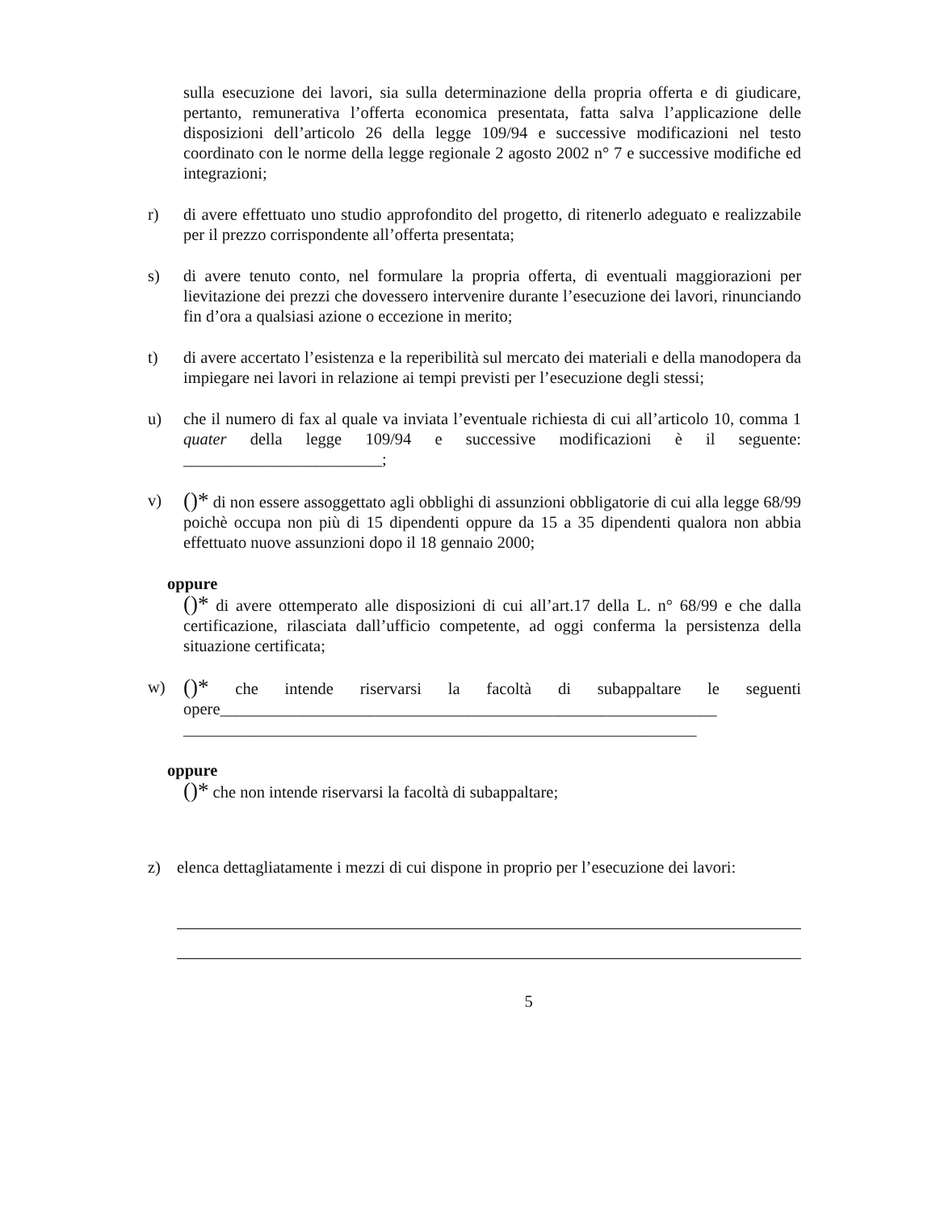sulla esecuzione dei lavori, sia sulla determinazione della propria offerta e di giudicare, pertanto, remunerativa l’offerta economica presentata, fatta salva l’applicazione delle disposizioni dell’articolo 26 della legge 109/94 e successive modificazioni nel testo coordinato con le norme della legge regionale 2 agosto 2002 n° 7 e successive modifiche ed integrazioni;
r) di avere effettuato uno studio approfondito del progetto, di ritenerlo adeguato e realizzabile per il prezzo corrispondente all’offerta presentata;
s) di avere tenuto conto, nel formulare la propria offerta, di eventuali maggiorazioni per lievitazione dei prezzi che dovessero intervenire durante l’esecuzione dei lavori, rinunciando fin d’ora a qualsiasi azione o eccezione in merito;
t) di avere accertato l’esistenza e la reperibilità sul mercato dei materiali e della manodopera da impiegare nei lavori in relazione ai tempi previsti per l’esecuzione degli stessi;
u) che il numero di fax al quale va inviata l’eventuale richiesta di cui all’articolo 10, comma 1 quater della legge 109/94 e successive modificazioni è il seguente: ________________________;
v)
()* di non essere assoggettato agli obblighi di assunzioni obbligatorie di cui alla legge 68/99 poichè occupa non più di 15 dipendenti oppure da 15 a 35 dipendenti qualora non abbia effettuato nuove assunzioni dopo il 18 gennaio 2000;
oppure
()* di avere ottemperato alle disposizioni di cui all’art.17 della L. n° 68/99 e che dalla certificazione, rilasciata dall’ufficio competente, ad oggi conferma la persistenza della situazione certificata;
w)
()* che intende riservarsi la facoltà di subappaltare le seguenti opere____________________________________________________________ ______________________________________________________________
oppure
()* che non intende riservarsi la facoltà di subappaltare;
z) elenca dettagliatamente i mezzi di cui dispone in proprio per l’esecuzione dei lavori:
5